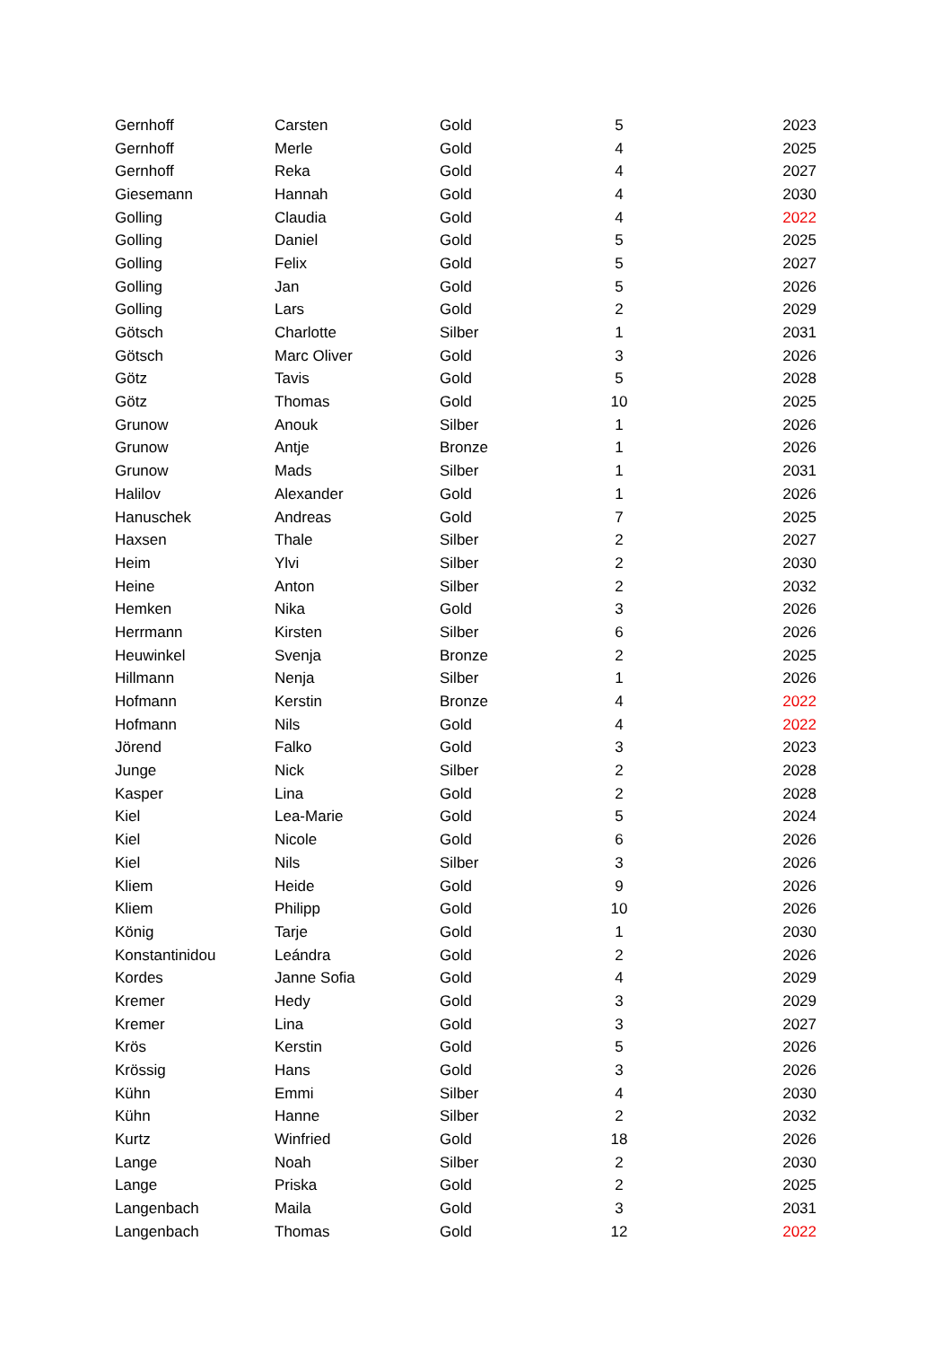| Gernhoff | Carsten | Gold | 5 | 2023 |
| Gernhoff | Merle | Gold | 4 | 2025 |
| Gernhoff | Reka | Gold | 4 | 2027 |
| Giesemann | Hannah | Gold | 4 | 2030 |
| Golling | Claudia | Gold | 4 | 2022 |
| Golling | Daniel | Gold | 5 | 2025 |
| Golling | Felix | Gold | 5 | 2027 |
| Golling | Jan | Gold | 5 | 2026 |
| Golling | Lars | Gold | 2 | 2029 |
| Götsch | Charlotte | Silber | 1 | 2031 |
| Götsch | Marc Oliver | Gold | 3 | 2026 |
| Götz | Tavis | Gold | 5 | 2028 |
| Götz | Thomas | Gold | 10 | 2025 |
| Grunow | Anouk | Silber | 1 | 2026 |
| Grunow | Antje | Bronze | 1 | 2026 |
| Grunow | Mads | Silber | 1 | 2031 |
| Halilov | Alexander | Gold | 1 | 2026 |
| Hanuschek | Andreas | Gold | 7 | 2025 |
| Haxsen | Thale | Silber | 2 | 2027 |
| Heim | Ylvi | Silber | 2 | 2030 |
| Heine | Anton | Silber | 2 | 2032 |
| Hemken | Nika | Gold | 3 | 2026 |
| Herrmann | Kirsten | Silber | 6 | 2026 |
| Heuwinkel | Svenja | Bronze | 2 | 2025 |
| Hillmann | Nenja | Silber | 1 | 2026 |
| Hofmann | Kerstin | Bronze | 4 | 2022 |
| Hofmann | Nils | Gold | 4 | 2022 |
| Jörend | Falko | Gold | 3 | 2023 |
| Junge | Nick | Silber | 2 | 2028 |
| Kasper | Lina | Gold | 2 | 2028 |
| Kiel | Lea-Marie | Gold | 5 | 2024 |
| Kiel | Nicole | Gold | 6 | 2026 |
| Kiel | Nils | Silber | 3 | 2026 |
| Kliem | Heide | Gold | 9 | 2026 |
| Kliem | Philipp | Gold | 10 | 2026 |
| König | Tarje | Gold | 1 | 2030 |
| Konstantinidou | Leándra | Gold | 2 | 2026 |
| Kordes | Janne Sofia | Gold | 4 | 2029 |
| Kremer | Hedy | Gold | 3 | 2029 |
| Kremer | Lina | Gold | 3 | 2027 |
| Krös | Kerstin | Gold | 5 | 2026 |
| Krössig | Hans | Gold | 3 | 2026 |
| Kühn | Emmi | Silber | 4 | 2030 |
| Kühn | Hanne | Silber | 2 | 2032 |
| Kurtz | Winfried | Gold | 18 | 2026 |
| Lange | Noah | Silber | 2 | 2030 |
| Lange | Priska | Gold | 2 | 2025 |
| Langenbach | Maila | Gold | 3 | 2031 |
| Langenbach | Thomas | Gold | 12 | 2022 |